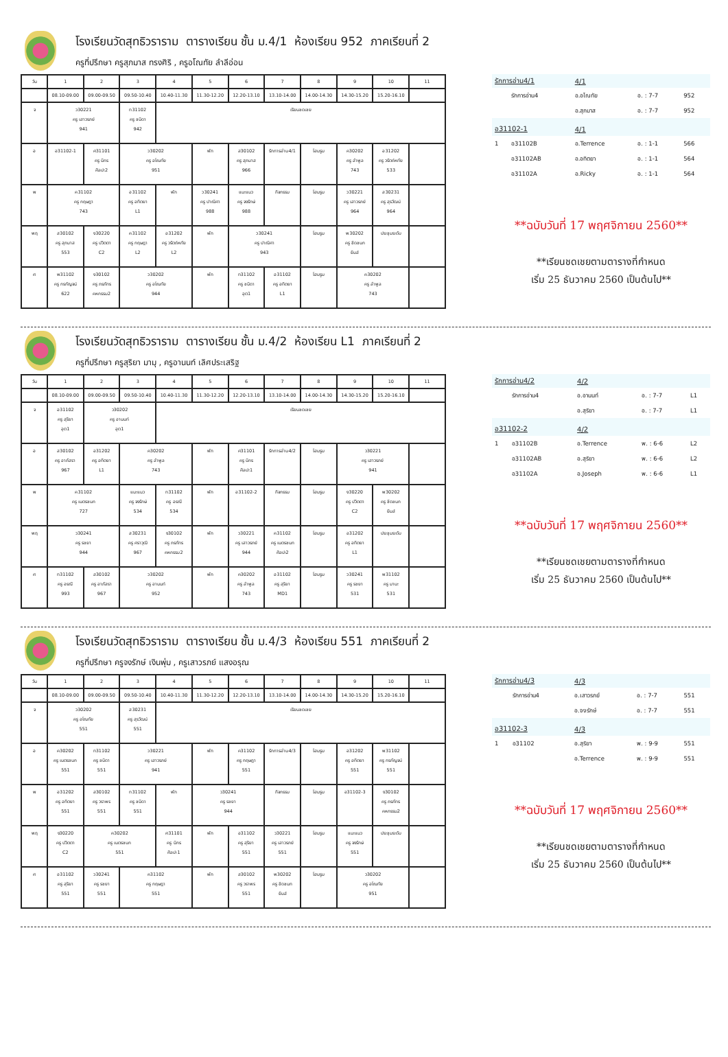โรงเรียนวัดสุทธิวราราม ตารางเรียน ชั้น ม.4/1 ห้องเรียน 952 ภาคเรียนที่ 2
ครูที่ปรึกษา ครูสุภมาส ทรงศิริ , ครูอโณทัย ลำลีอ่อน
| วัน | 1 | 2 | 3 | 4 | 5 | 6 | 7 | 8 | 9 | 10 | 11 |
| | 08.10-09.00 | 09.00-09.50 | 09.50-10.40 | 10.40-11.30 | 11.30-12.20 | 12.20-13.10 | 13.10-14.00 | 14.00-14.30 | 14.30-15.20 | 15.20-16.10 | |
| จ | ว30221 ครู เสาวรภย์ 941 | | ท31102 ครู ชนิดา 942 | เรียนชดเชย | | | | | | | |
| อ | อ31102-1 | ศ31101 ครู นิกร ศิลปะ2 | ว30202 ครู อโณทัย 951 | | พัก | ส30102 ครู สุภมาส 966 | รักการอ่าน4/1 | โฮมรูม | ค30202 ครู ลำพูล 743 | อ31202 ครู วรัตถ์หทัย 533 | |
| พ | ค31102 ครู กฤษฎา 743 | | อ31102 ครู อทิตยา L1 | พัก | ว30241 ครู ปาณิศา 988 | แนะแนว ครู จงรักษ์ 988 | กิจกรรม | โฮมรูม | ว30221 ครู เสาวรภย์ 964 | ส30231 ครู สุรวัฒน์ 964 | |
| พฤ | ส30102 ครู สุภมาส 553 | ง30220 ครู ปวิตตา C2 | ค31102 ครู กฤษฎา L2 | อ31202 ครู วรัตถ์หทัย L2 | พัก | ว30241 ครู ปาณิศา 943 | | โฮมรูม | พ30202 ครู ชิดชนก ยิมส์ | ประชุมระดับ | |
| ศ | พ31102 ครู กรกัญจน์ 622 | ง30102 ครู ภรภัทร คหกรรม2 | ว30202 ครู อโณทัย 944 | | พัก | ท31102 ครู ชนิดา อุต1 | อ31102 ครู อทิตยา L1 | โฮมรูม | ค30202 ครู ลำพูล 743 | | |
| รักการอ่าน4/1 | | 4/1 | | |
| | รักการอ่าน4 | อ.อโณทัย | อ. : 7-7 | 952 |
| | | อ.สุภมาส | อ. : 7-7 | 952 |
| อ31102-1 | | 4/1 | | |
| 1 | อ31102B | อ.Terrence | อ. : 1-1 | 566 |
| | อ31102AB | อ.อทิตยา | อ. : 1-1 | 564 |
| | อ31102A | อ.Ricky | อ. : 1-1 | 564 |
**ฉบับวันที่ 17 พฤศจิกายน 2560**
**เรียนชดเชยตามตารางที่กำหนด
เริ่ม 25 ธันวาคม 2560 เป็นต้นไป**
โรงเรียนวัดสุทธิวราราม ตารางเรียน ชั้น ม.4/2 ห้องเรียน L1 ภาคเรียนที่ 2
ครูที่ปรึกษา ครูสุริยา มามุ , ครูอานนท์ เลิศประเสริฐ
| วัน | 1 | 2 | 3 | 4 | 5 | 6 | 7 | 8 | 9 | 10 | 11 |
| | 08.10-09.00 | 09.00-09.50 | 09.50-10.40 | 10.40-11.30 | 11.30-12.20 | 12.20-13.10 | 13.10-14.00 | 14.00-14.30 | 14.30-15.20 | 15.20-16.10 | |
| จ | อ31102 ครู สุริยา อุต1 | ว30202 ครู อานนท์ อุต1 | | เรียนชดเชย | | | | | | | |
| อ | ส30102 ครู อาภัสรา 967 | อ31202 ครู อทิตยา L1 | ค30202 ครู ลำพูล 743 | | พัก | ศ31101 ครู นิกร ศิลปะ1 | รักการอ่าน4/2 | โฮมรูม | ว30221 ครู เสาวรภย์ 941 | | |
| พ | ค31102 ครู เนตรชนก 727 | | แนะแนว ครู จงรักษ์ 534 | ท31102 ครู อรณี 534 | พัก | อ31102-2 | กิจกรรม | โฮมรูม | ง30220 ครู ปวิตตา C2 | พ30202 ครู ชิดชนก ยิมส์ | |
| พฤ | ว30241 ครู รชยา 944 | | ส30231 ครู ศราวุฒิ 967 | ง30102 ครู ภรภัทร คหกรรม2 | พัก | ว30221 ครู เสาวรภย์ 944 | ค31102 ครู เนตรชนก ศิลปะ2 | โฮมรูม | อ31202 ครู อทิตยา L1 | ประชุมระดับ | |
| ศ | ท31102 ครู อรณี 993 | ส30102 ครู อาภัสรา 967 | ว30202 ครู อานนท์ 952 | | พัก | ค30202 ครู ลำพูล 743 | อ31102 ครู สุริยา MD1 | โฮมรูม | ว30241 ครู รชยา 531 | พ31102 ครู มานะ 531 | |
| รักการอ่าน4/2 | | 4/2 | | |
| | รักการอ่าน4 | อ.อานนท์ | อ. : 7-7 | L1 |
| | | อ.สุริยา | อ. : 7-7 | L1 |
| อ31102-2 | | 4/2 | | |
| 1 | อ31102B | อ.Terrence | พ. : 6-6 | L2 |
| | อ31102AB | อ.สุริยา | พ. : 6-6 | L2 |
| | อ31102A | อ.Joseph | พ. : 6-6 | L1 |
**ฉบับวันที่ 17 พฤศจิกายน 2560**
**เรียนชดเชยตามตารางที่กำหนด
เริ่ม 25 ธันวาคม 2560 เป็นต้นไป**
โรงเรียนวัดสุทธิวราราม ตารางเรียน ชั้น ม.4/3 ห้องเรียน 551 ภาคเรียนที่ 2
ครูที่ปรึกษา ครูจงรักษ์ เงินพุ่ม , ครูเสาวรภย์ แสงอรุณ
| วัน | 1 | 2 | 3 | 4 | 5 | 6 | 7 | 8 | 9 | 10 | 11 |
| | 08.10-09.00 | 09.00-09.50 | 09.50-10.40 | 10.40-11.30 | 11.30-12.20 | 12.20-13.10 | 13.10-14.00 | 14.00-14.30 | 14.30-15.20 | 15.20-16.10 | |
| จ | ว30202 ครู อโณทัย 551 | | ส30231 ครู สุรวัฒน์ 551 | เรียนชดเชย | | | | | | | |
| อ | ค30202 ครู เนตรชนก 551 | ท31102 ครู ชนิดา 551 | ว30221 ครู เสาวรภย์ 941 | | พัก | ค31102 ครู กฤษฎา 551 | รักการอ่าน4/3 | โฮมรูม | อ31202 ครู อทิตยา 551 | พ31102 ครู กรกัญจน์ 551 | |
| พ | อ31202 ครู อทิตยา 551 | ส30102 ครู วราพร 551 | ท31102 ครู ชนิดา 551 | พัก | ว30241 ครู รชยา 944 | | กิจกรรม | โฮมรูม | อ31102-3 | ง30102 ครู ภรภัทร คหกรรม2 | |
| พฤ | ง30220 ครู ปวิตตา C2 | ค30202 ครู เนตรชนก 551 | | ศ31101 ครู นิกร ศิลปะ1 | พัก | อ31102 ครู สุริยา 551 | ว30221 ครู เสาวรภย์ 551 | โฮมรูม | แนะแนว ครู จงรักษ์ 551 | ประชุมระดับ | |
| ศ | อ31102 ครู สุริยา 551 | ว30241 ครู รชยา 551 | ค31102 ครู กฤษฎา 551 | | พัก | ส30102 ครู วราพร 551 | พ30202 ครู ชิดชนก ยิมส์ | โฮมรูม | ว30202 ครู อโณทัย 951 | | |
| รักการอ่าน4/3 | | 4/3 | | |
| | รักการอ่าน4 | อ.เสาวรภย์ | อ. : 7-7 | 551 |
| | | อ.จงรักษ์ | อ. : 7-7 | 551 |
| อ31102-3 | | 4/3 | | |
| 1 | อ31102 | อ.สุริยา | พ. : 9-9 | 551 |
| | | อ.Terrence | พ. : 9-9 | 551 |
**ฉบับวันที่ 17 พฤศจิกายน 2560**
**เรียนชดเชยตามตารางที่กำหนด
เริ่ม 25 ธันวาคม 2560 เป็นต้นไป**